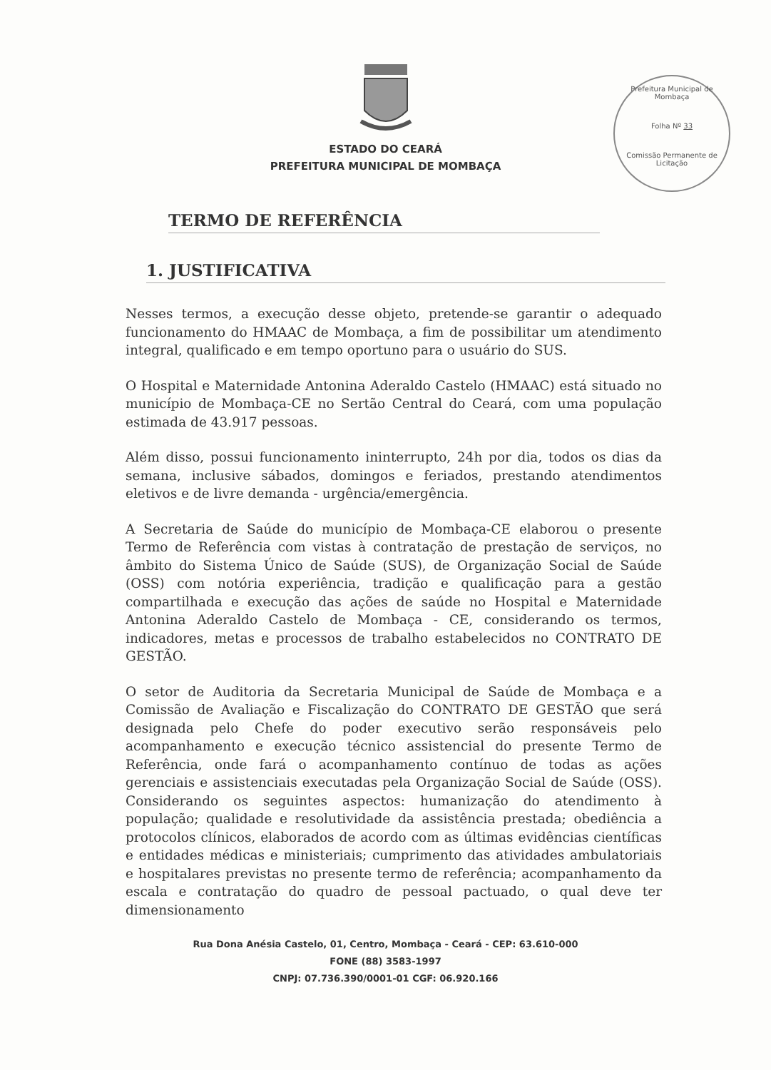Prefeitura Municipal de Mombaça
Folha Nº 33
Comissão Permanente de Licitação
ESTADO DO CEARÁ
PREFEITURA MUNICIPAL DE MOMBAÇA
TERMO DE REFERÊNCIA
1. JUSTIFICATIVA
Nesses termos, a execução desse objeto, pretende-se garantir o adequado funcionamento do HMAAC de Mombaça, a fim de possibilitar um atendimento integral, qualificado e em tempo oportuno para o usuário do SUS.
O Hospital e Maternidade Antonina Aderaldo Castelo (HMAAC) está situado no município de Mombaça-CE no Sertão Central do Ceará, com uma população estimada de 43.917 pessoas.
Além disso, possui funcionamento ininterrupto, 24h por dia, todos os dias da semana, inclusive sábados, domingos e feriados, prestando atendimentos eletivos e de livre demanda - urgência/emergência.
A Secretaria de Saúde do município de Mombaça-CE elaborou o presente Termo de Referência com vistas à contratação de prestação de serviços, no âmbito do Sistema Único de Saúde (SUS), de Organização Social de Saúde (OSS) com notória experiência, tradição e qualificação para a gestão compartilhada e execução das ações de saúde no Hospital e Maternidade Antonina Aderaldo Castelo de Mombaça - CE, considerando os termos, indicadores, metas e processos de trabalho estabelecidos no CONTRATO DE GESTÃO.
O setor de Auditoria da Secretaria Municipal de Saúde de Mombaça e a Comissão de Avaliação e Fiscalização do CONTRATO DE GESTÃO que será designada pelo Chefe do poder executivo serão responsáveis pelo acompanhamento e execução técnico assistencial do presente Termo de Referência, onde fará o acompanhamento contínuo de todas as ações gerenciais e assistenciais executadas pela Organização Social de Saúde (OSS). Considerando os seguintes aspectos: humanização do atendimento à população; qualidade e resolutividade da assistência prestada; obediência a protocolos clínicos, elaborados de acordo com as últimas evidências científicas e entidades médicas e ministeriais; cumprimento das atividades ambulatoriais e hospitalares previstas no presente termo de referência; acompanhamento da escala e contratação do quadro de pessoal pactuado, o qual deve ter dimensionamento
Rua Dona Anésia Castelo, 01, Centro, Mombaça - Ceará - CEP: 63.610-000
FONE (88) 3583-1997
CNPJ: 07.736.390/0001-01 CGF: 06.920.166